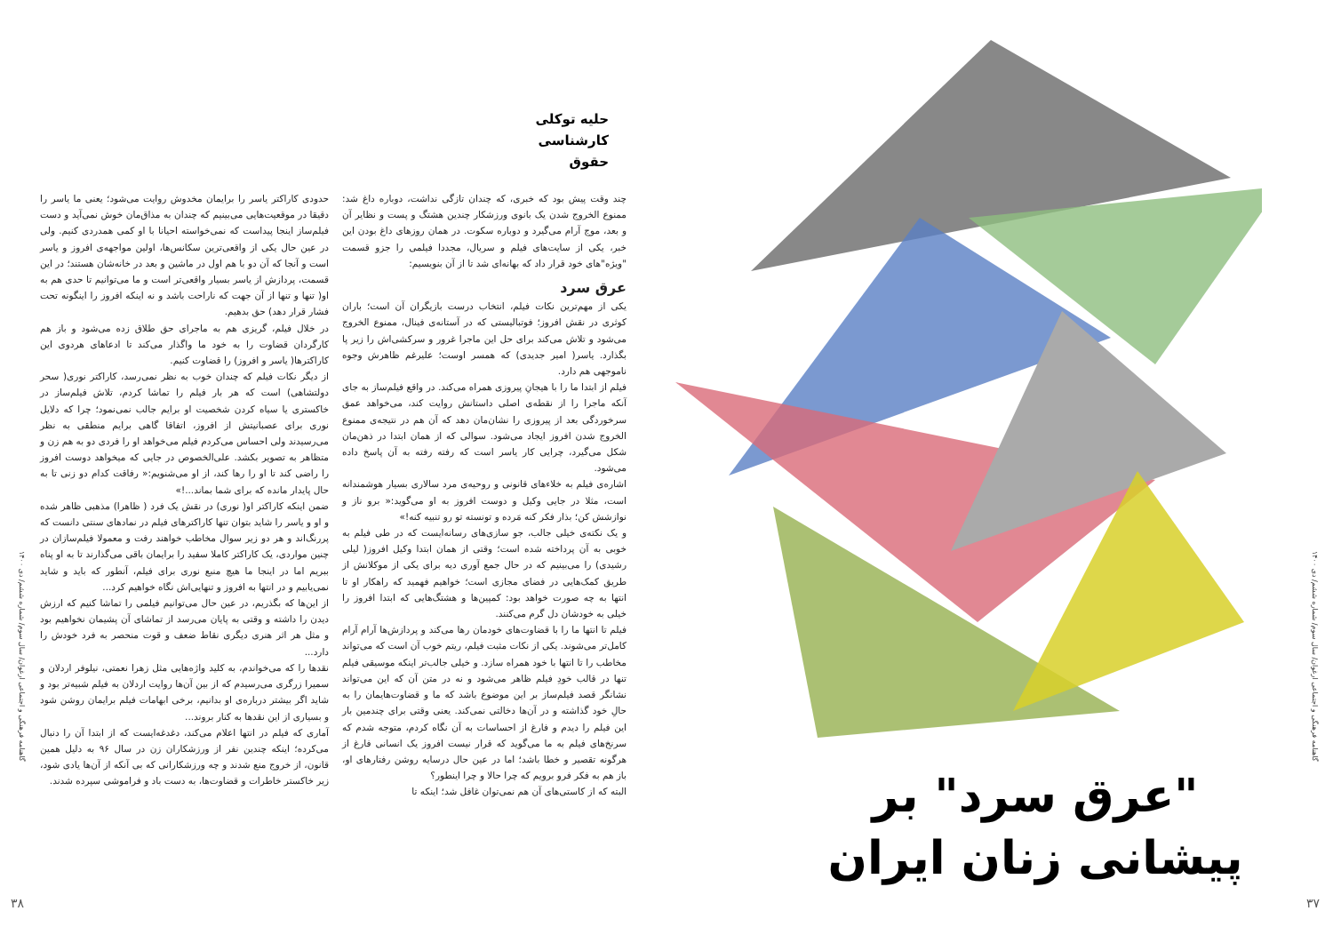گاهنامه فرهنگی و اجتماعی ارغوان/ سال سوم/ شماره ششم/ دی ۱۴۰۰
۳۸
حدودی کاراکتر یاسر را برایمان مخدوش روایت می‌شود؛ یعنی ما یاسر را دقیقا در موقعیت‌هایی می‌بینیم که چندان به مذاق‌مان خوش نمی‌آید و دست فیلم‌ساز اینجا پیداست که نمی‌خواسته احیانا با او کمی همدردی کنیم. ولی در عین حال یکی از واقعی‌ترین سکانس‌ها، اولین مواجهه‌ی افروز و یاسر است و آنجا که آن دو با هم اول در ماشین و بعد در خانه‌شان هستند؛ در این قسمت، پردازش از یاسر بسیار واقعی‌تر است و ما می‌توانیم تا حدی هم به او( تنها و تنها از آن جهت که ناراحت باشد و نه اینکه افروز را اینگونه تحت فشار قرار دهد) حق بدهیم.
در خلال فیلم، گریزی هم به ماجرای حق طلاق زده می‌شود و باز هم کارگردان قضاوت را به خود ما واگذار می‌کند تا ادعاهای هردوی این کاراکترها( یاسر و افروز) را قضاوت کنیم.
از دیگر نکات فیلم که چندان خوب به نظر نمی‌رسد، کاراکتر نوری( سحر دولتشاهی) است که هر بار فیلم را تماشا کردم، تلاش فیلم‌ساز در خاکستری یا سیاه کردن شخصیت او برایم جالب نمی‌نمود؛ چرا که دلایل نوری برای عصبانیتش از افروز، اتفاقا گاهی برایم منطقی به نظر می‌رسیدند ولی احساس می‌کردم فیلم می‌خواهد او را فردی دو به هم زن و متظاهر به تصویر بکشد. علی‌الخصوص در جایی که میخواهد دوست افروز را راضی کند تا او را رها کند، از او می‌شنویم:« رفاقت کدام دو زنی تا به حال پایدار مانده که برای شما بماند...!»
ضمن اینکه کاراکتر او( نوری) در نقش یک فرد ( ظاهرا) مذهبی ظاهر شده و او و یاسر را شاید بتوان تنها کاراکترهای فیلم در نمادهای سنتی دانست که پررنگ‌اند و هر دو زیر سوال مخاطب خواهند رفت و معمولا فیلم‌سازان در چنین مواردی، یک کاراکتر کاملا سفید را برایمان باقی می‌گذارند تا به او پناه ببریم اما در اینجا ما هیچ منبع نوری برای فیلم، آنطور که باید و شاید نمی‌یابیم و در انتها به افروز و تنهایی‌اش نگاه خواهیم کرد...
از این‌ها که بگذریم، در عین حال می‌توانیم فیلمی را تماشا کنیم که ارزش دیدن را داشته و وقتی به پایان می‌رسد از تماشای آن پشیمان نخواهیم بود و مثل هر اثر هنری دیگری نقاط ضعف و قوت منحصر به فرد خودش را دارد...
نقدها را که می‌خواندم، به کلید واژه‌هایی مثل زهرا نعمتی، نیلوفر اردلان و سمیرا زرگری می‌رسیدم که از بین آن‌ها روایت اردلان به فیلم شبیه‌تر بود و شاید اگر بیشتر درباره‌ی او بدانیم، برخی ابهامات فیلم برایمان روشن شود و بسیاری از این نقدها به کنار بروند...
آماری که فیلم در انتها اعلام می‌کند، دغدغه‌ایست که از ابتدا آن را دنبال می‌کرده؛ اینکه چندین نفر از ورزشکاران زن در سال ۹۶ به دلیل همین قانون، از خروج منع شدند و چه ورزشکارانی که بی آنکه از آن‌ها یادی شود، زیر خاکستر خاطرات و قضاوت‌ها، به دست باد و فراموشی سپرده شدند.
حلیه توکلی
کارشناسی حقوق
چند وقت پیش بود که خبری، که چندان تازگی نداشت، دوباره داغ شد: ممنوع الخروج شدن یک بانوی ورزشکار چندین هشتگ و پست و نظایر آن و بعد، موج آرام می‌گیرد و دوباره سکوت. در همان روزهای داغ بودن این خبر، یکی از سایت‌های فیلم و سریال، مجددا فیلمی را جزو قسمت "ویژه"های خود قرار داد که بهانه‌ای شد تا از آن بنویسیم:
عرق سرد
یکی از مهم‌ترین نکات فیلم، انتخاب درست بازیگران آن است؛ باران کوثری در نقش افروز؛ فوتبالیستی که در آستانه‌ی فینال، ممنوع الخروج می‌شود و تلاش می‌کند برای حل این ماجرا غرور و سرکشی‌اش را زیر پا بگذارد. یاسر( امیر جدیدی) که همسر اوست؛ علیرغم ظاهرش وجوه ناموجهی هم دارد.
فیلم از ابتدا ما را با هیجانِ پیروزی همراه می‌کند. در واقع فیلم‌ساز به جای آنکه ماجرا را از نقطه‌ی اصلی داستانش روایت کند، می‌خواهد عمق سرخوردگی بعد از پیروزی را نشان‌مان دهد که آن هم در نتیجه‌ی ممنوع الخروج شدن افروز ایجاد می‌شود. سوالی که از همان ابتدا در ذهن‌مان شکل می‌گیرد، چرایی کار یاسر است که رفته رفته به آن پاسخ داده می‌شود.
اشاره‌ی فیلم به خلاءهای قانونی و روحیه‌ی مرد سالاری بسیار هوشمندانه است، مثلا در جایی وکیل و دوست افروز به او می‌گوید:« برو ناز و نوازشش کن؛ بذار فکر کنه مَرده و تونسته تو رو تنبیه کنه!»
و یک نکته‌ی خیلی جالب، جو سازی‌های رسانه‌ایست که در طی فیلم به خوبی به آن پرداخته شده است؛ وقتی از همان ابتدا وکیل افروز( لیلی رشیدی) را می‌بینیم که در حال جمع آوری دیه برای یکی از موکلانش از طریق کمک‌هایی در فضای مجازی است؛ خواهیم فهمید که راهکار او تا انتها به چه صورت خواهد بود: کمپین‌ها و هشتگ‌هایی که ابتدا افروز را خیلی به خودشان دل گرم می‌کنند.
فیلم تا انتها ما را با قضاوت‌های خودمان رها می‌کند و پردازش‌ها آرام آرام کامل‌تر می‌شوند. یکی از نکات مثبت فیلم، ریتم خوب آن است که می‌تواند مخاطب را تا انتها با خود همراه سازد. و خیلی جالب‌تر اینکه موسیقی فیلم تنها در قالب خودِ فیلم ظاهر می‌شود و نه در متن آن که این می‌تواند نشانگر قصد فیلم‌ساز بر این موضوع باشد که ما و قضاوت‌هایمان را به حالِ خود گذاشته و در آن‌ها دخالتی نمی‌کند. یعنی وقتی برای چندمین بار این فیلم را دیدم و فارغ از احساسات به آن نگاه کردم، متوجه شدم که سرنخ‌های فیلم به ما می‌گوید که قرار نیست افروز یک انسانی فارغ از هرگونه تقصیر و خطا باشد؛ اما در عین حال درسایه روشن رفتارهای او، باز هم به فکر فرو برویم که چرا حالا و چرا اینطور؟
البته که از کاستی‌های آن هم نمی‌توان غافل شد؛ اینکه تا
"عرق سرد" بر پیشانی زنان ایران
گاهنامه فرهنگی و اجتماعی ارغوان/ سال سوم/ شماره ششم/ دی ۱۴۰۰
۳۷